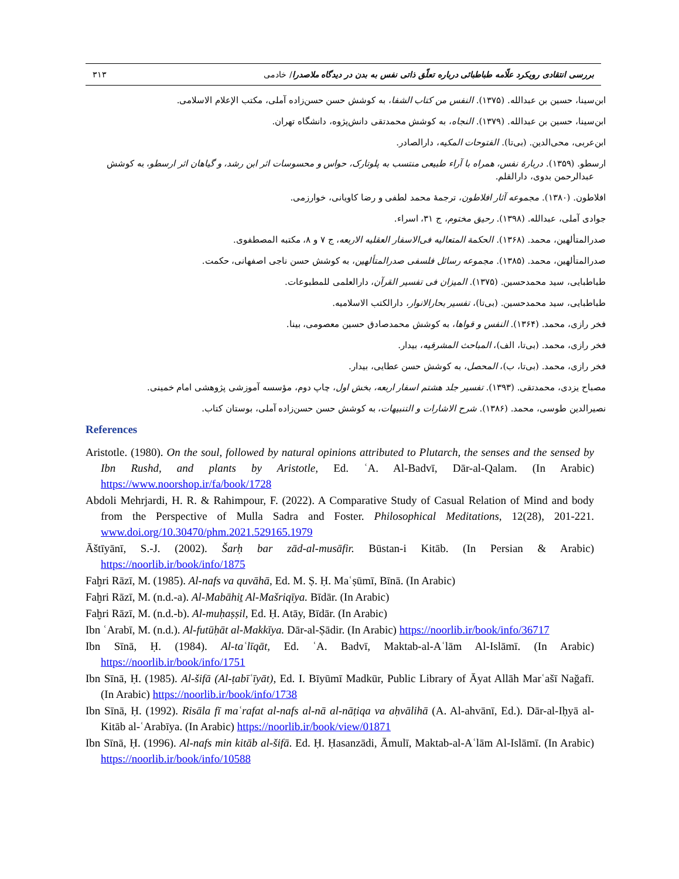بررسی انتقادی رویکرد علّامه طباطبائی درباره تعلّق ذاتی نفس به بدن در دیدگاه ملاصدرا/ خادمی ۳۱۳
ابن‌سینا، حسین بن عبدالله. (۱۳۷۵). النفس من کتاب الشفا، به کوشش حسن حسن‌زاده آملی، مکتب الإعلام الاسلامی.
ابن‌سینا، حسین بن عبدالله. (۱۳۷۹). النجاه، به کوشش محمدتقی دانش‌پژوه، دانشگاه تهران.
ابن‌عربی، محی‌الدین. (بی‌تا). الفتوحات المکیه، دارالصادر.
ارسطو. (۱۳۵۹). دربارۀ نفس، همراه با آراء طبیعی منتسب به پلوتارک، حواس و محسوسات اثر ابن رشد، و گیاهان اثر ارسطو، به کوشش عبدالرحمن بدوی، دارالقلم.
افلاطون. (۱۳۸۰). مجموعه آثار افلاطون، ترجمۀ محمد لطفی و رضا کاویانی، خوارزمی.
جوادی آملی، عبدالله. (۱۳۹۸). رحیق مختوم، ج ۳۱، اسراء.
صدرالمتألهین، محمد. (۱۳۶۸). الحکمة المتعالیه فی‌الاسفار العقلیه الاربعه، ج ۷ و ۸، مکتبه المصطفوی.
صدرالمتألهین، محمد. (۱۳۸۵). مجموعه رسائل فلسفی صدرالمتألهین، به کوشش حسن ناجی اصفهانی، حکمت.
طباطبایی، سید محمدحسین. (۱۳۷۵). المیزان فی تفسیر القرآن، دارالعلمی للمطبوعات.
طباطبایی، سید محمدحسین. (بی‌تا)، تفسیر بحارالانوار، دارالکتب الاسلامیه.
فخر رازی، محمد. (۱۳۶۴). النفس و قواها، به کوشش محمدصادق حسین معصومی، بینا.
فخر رازی، محمد. (بی‌تا، الف)، المباحث المشرقیه، بیدار.
فخر رازی، محمد. (بی‌تا، ب)، المحصل، به کوشش حسن عطایی، بیدار.
مصباح یزدی، محمدتقی. (۱۳۹۳). تفسیر جلد هشتم اسفار اربعه، بخش اول، چاپ دوم، مؤسسه آموزشی پژوهشی امام خمینی.
نصیرالدین طوسی، محمد. (۱۳۸۶). شرح الاشارات و التنبیهات، به کوشش حسن حسن‌زاده آملی، بوستان کتاب.
References
Aristotle. (1980). On the soul, followed by natural opinions attributed to Plutarch, the senses and the sensed by Ibn Rushd, and plants by Aristotle, Ed. ʿA. Al-Badvī, Dār-al-Qalam. (In Arabic) https://www.noorshop.ir/fa/book/1728
Abdoli Mehrjardi, H. R. & Rahimpour, F. (2022). A Comparative Study of Casual Relation of Mind and body from the Perspective of Mulla Sadra and Foster. Philosophical Meditations, 12(28), 201-221. www.doi.org/10.30470/phm.2021.529165.1979
Āštīyānī, S.-J. (2002). Šarḥ bar zād-al-musāfir. Būstan-i Kitāb. (In Persian & Arabic) https://noorlib.ir/book/info/1875
Faḫri Rāzī, M. (1985). Al-nafs va quvāhā, Ed. M. Ṣ. Ḥ. Maʿṣūmī, Bīnā. (In Arabic)
Faḫri Rāzī, M. (n.d.-a). Al-Mabāhiṯ Al-Mašriqīya. Bīdār. (In Arabic)
Faḫri Rāzī, M. (n.d.-b). Al-muḥaṣṣil, Ed. Ḥ. Atāy, Bīdār. (In Arabic)
Ibn ʿArabī, M. (n.d.). Al-futūḥāt al-Makkīya. Dār-al-Ṣādir. (In Arabic) https://noorlib.ir/book/info/36717
Ibn Sīnā, Ḥ. (1984). Al-taʿlīqāt, Ed. ʿA. Badvī, Maktab-al-Aʿlām Al-Islāmī. (In Arabic) https://noorlib.ir/book/info/1751
Ibn Sīnā, Ḥ. (1985). Al-šifā (Al-ṭabīʿīyāt), Ed. I. Bīyūmī Madkūr, Public Library of Āyat Allāh Marʿašī Nağafī. (In Arabic) https://noorlib.ir/book/info/1738
Ibn Sīnā, Ḥ. (1992). Risāla fī maʿrafat al-nafs al-nā al-nāṭiqa va aḥvālihā (A. Al-ahvānī, Ed.). Dār-al-Iḥyā al-Kitāb al-ʿArabīya. (In Arabic) https://noorlib.ir/book/view/01871
Ibn Sīnā, Ḥ. (1996). Al-nafs min kitāb al-šifā. Ed. Ḥ. Ḥasanzādi, Āmulī, Maktab-al-Aʿlām Al-Islāmī. (In Arabic) https://noorlib.ir/book/info/10588